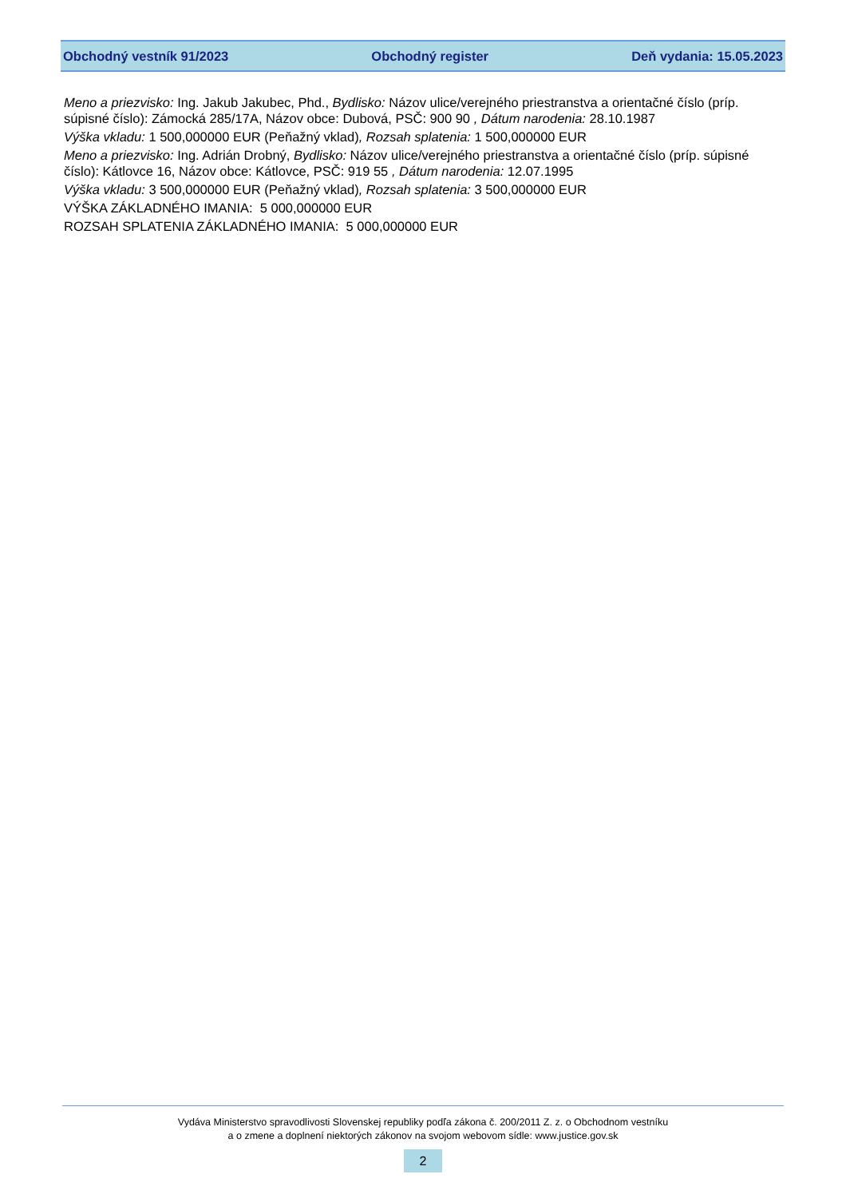Obchodný vestník 91/2023 Obchodný register Deň vydania: 15.05.2023
Meno a priezvisko: Ing. Jakub Jakubec, Phd., Bydlisko: Názov ulice/verejného priestranstva a orientačné číslo (príp. súpisné číslo): Zámocká 285/17A, Názov obce: Dubová, PSČ: 900 90 , Dátum narodenia: 28.10.1987
Výška vkladu: 1 500,000000 EUR (Peňažný vklad), Rozsah splatenia: 1 500,000000 EUR
Meno a priezvisko: Ing. Adrián Drobný, Bydlisko: Názov ulice/verejného priestranstva a orientačné číslo (príp. súpisné číslo): Kátlovce 16, Názov obce: Kátlovce, PSČ: 919 55 , Dátum narodenia: 12.07.1995
Výška vkladu: 3 500,000000 EUR (Peňažný vklad), Rozsah splatenia: 3 500,000000 EUR
VÝŠKA ZÁKLADNÉHO IMANIA: 5 000,000000 EUR
ROZSAH SPLATENIA ZÁKLADNÉHO IMANIA: 5 000,000000 EUR
Vydáva Ministerstvo spravodlivosti Slovenskej republiky podľa zákona č. 200/2011 Z. z. o Obchodnom vestníku
a o zmene a doplnení niektorých zákonov na svojom webovom sídle: www.justice.gov.sk
2